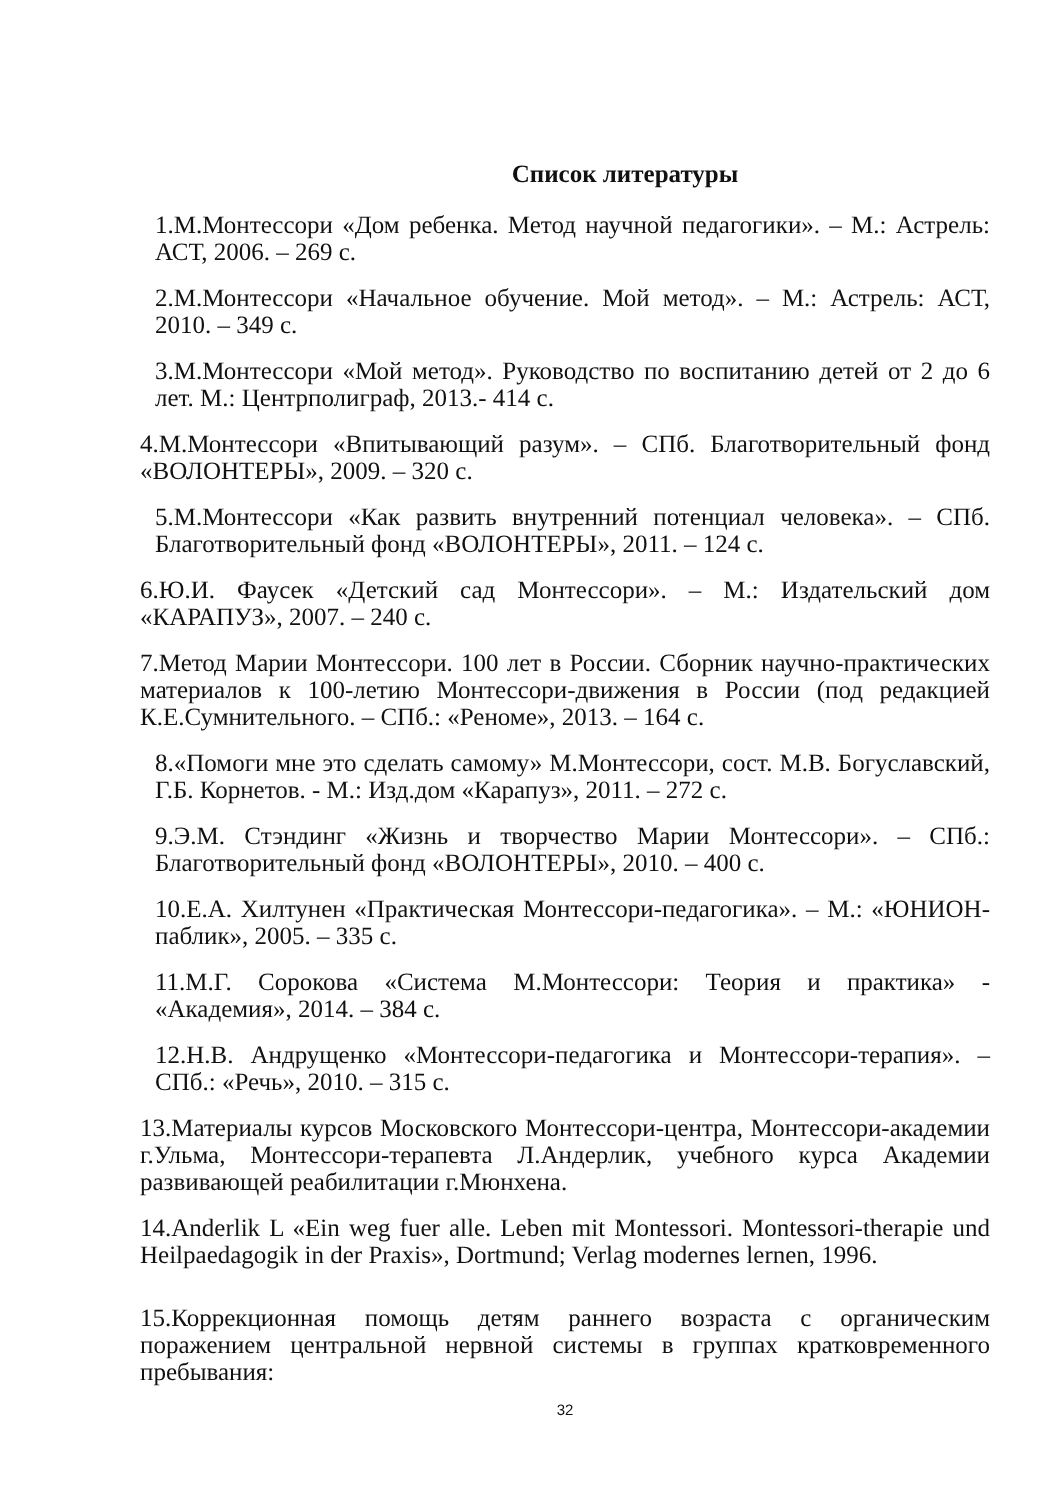Список литературы
1.М.Монтессори «Дом ребенка. Метод научной педагогики». – М.: Астрель: АСТ, 2006. – 269 с.
2.М.Монтессори «Начальное обучение. Мой метод». – М.: Астрель: АСТ, 2010. – 349 с.
3.М.Монтессори «Мой метод». Руководство по воспитанию детей от 2 до 6 лет. М.: Центрполиграф, 2013.- 414 с.
4.М.Монтессори «Впитывающий разум». – СПб. Благотворительный фонд «ВОЛОНТЕРЫ», 2009. – 320 с.
5.М.Монтессори «Как развить внутренний потенциал человека». – СПб. Благотворительный фонд «ВОЛОНТЕРЫ», 2011. – 124 с.
6.Ю.И. Фаусек «Детский сад Монтессори». – М.: Издательский дом «КАРАПУЗ», 2007. – 240 с.
7.Метод Марии Монтессори. 100 лет в России. Сборник научно-практических материалов к 100-летию Монтессори-движения в России (под редакцией К.Е.Сумнительного. – СПб.: «Реноме», 2013. – 164 с.
8.«Помоги мне это сделать самому» М.Монтессори, сост. М.В. Богуславский, Г.Б. Корнетов. - М.: Изд.дом «Карапуз», 2011. – 272 с.
9.Э.М. Стэндинг «Жизнь и творчество Марии Монтессори». – СПб.: Благотворительный фонд «ВОЛОНТЕРЫ», 2010. – 400 с.
10.Е.А. Хилтунен «Практическая Монтессори-педагогика». – М.: «ЮНИОН-паблик», 2005. – 335 с.
11.М.Г. Сорокова «Система М.Монтессори: Теория и практика» - «Академия», 2014. – 384 с.
12.Н.В. Андрущенко «Монтессори-педагогика и Монтессори-терапия». – СПб.: «Речь», 2010. – 315 с.
13.Материалы курсов Московского Монтессори-центра, Монтессори-академии г.Ульма, Монтессори-терапевта Л.Андерлик, учебного курса Академии развивающей реабилитации г.Мюнхена.
14.Anderlik L «Ein weg fuer alle. Leben mit Montessori. Montessori-therapie und Heilpaedagogik in der Praxis», Dortmund; Verlag modernes lernen, 1996.
15.Коррекционная помощь детям раннего возраста с органическим поражением центральной нервной системы в группах кратковременного пребывания:
32